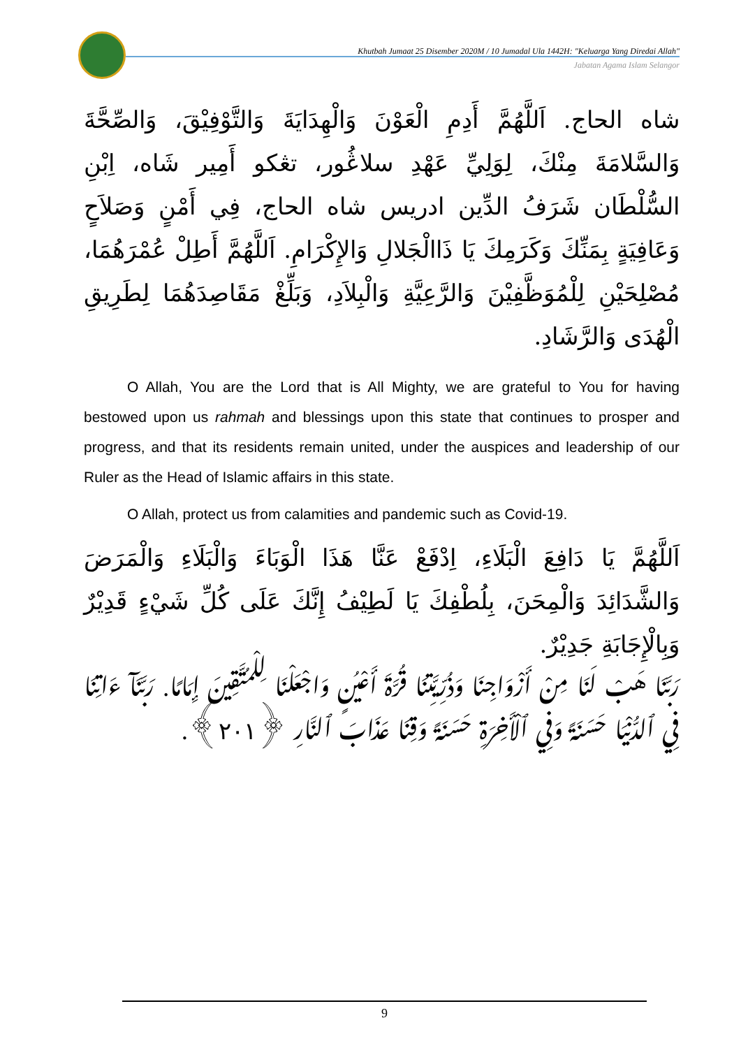Khutbah Jumaat 25 Disember 2020M / 10 Jumadal Ula 1442H: "Keluarga Yang Diredai Allah"
Jabatan Agama Islam Selangor
شاه الحاج. اَللَّهُمَّ أَدِمِ الْعَوْنَ وَالْهِدَايَةَ وَالتَّوْفِيْقَ، وَالصِّحَّةَ وَالسَّلامَةَ مِنْكَ، لِوَلِيِّ عَهْدِ سلاڠُور، تڠكو أَمِير شَاه، اِبْنِ السُّلْطَان شَرَفُ الدِّين ادريس شاه الحاج، فِي أَمْنٍ وَصَلاَحٍ وَعَافِيَةٍ بِمَنِّكَ وَكَرَمِكَ يَا ذَاالْجَلالِ وَالإِكْرَامِ. اَللَّهُمَّ أَطِلْ عُمْرَهُمَا، مُصْلِحَيْنِ لِلْمُوَظَّفِيْنَ وَالرَّعِيَّةِ وَالْبِلاَدِ، وَبَلِّغْ مَقَاصِدَهُمَا لِطَرِيقِ الْهُدَى وَالرَّشَادِ.
O Allah, You are the Lord that is All Mighty, we are grateful to You for having bestowed upon us rahmah and blessings upon this state that continues to prosper and progress, and that its residents remain united, under the auspices and leadership of our Ruler as the Head of Islamic affairs in this state.
O Allah, protect us from calamities and pandemic such as Covid-19.
اَللَّهُمَّ يَا دَافِعَ الْبَلَاءِ، اِدْفَعْ عَنَّا هَذَا الْوَبَاءَ وَالْبَلَاءِ وَالْمَرَضَ وَالشَّدَائِدَ وَالْمِحَنَ، بِلُطْفِكَ يَا لَطِيْفُ إِنَّكَ عَلَى كُلِّ شَيْءٍ قَدِيْرٌ وَبِالْإِجَابَةِ جَدِيْرٌ.
رَبَّنَا هَبْ لَنَا مِنْ أَزْوَاجِنَا وَذُرِّيَّتِنَا قُرَّةَ أَعْيُنٍ وَاجْعَلْنَا لِلْمُتَّقِينَ إِمَامًا. رَبَّنَآ ءَاتِنَا فِي ٱلدُّنْيَا حَسَنَةً وَفِي ٱلْأَخِرَةِ حَسَنَةً وَقِنَا عَذَابَ ٱلنَّارِ ﴿٢٠١﴾.
9